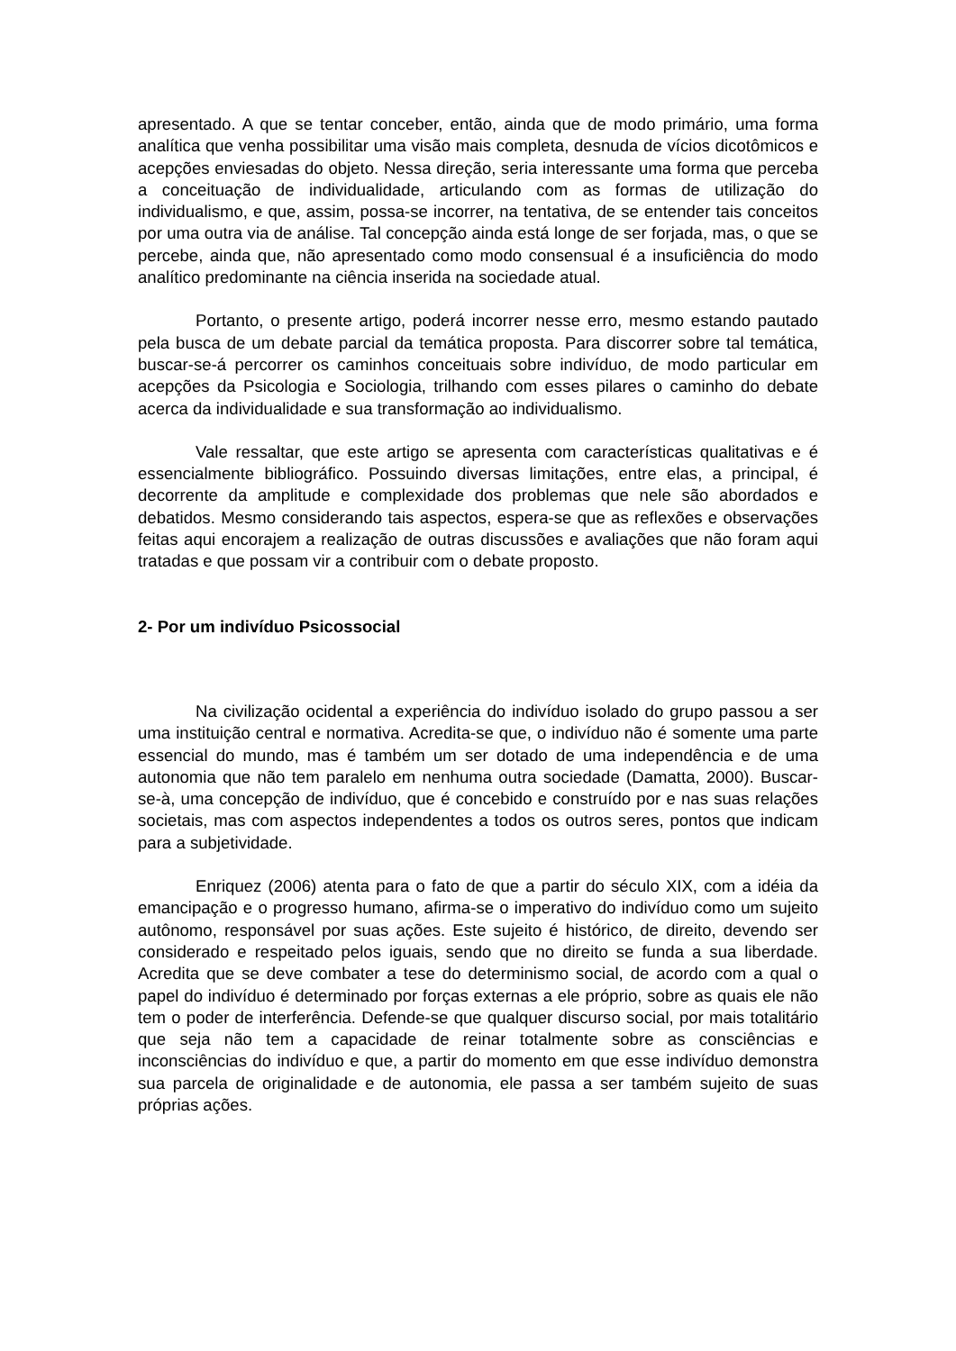apresentado. A que se tentar conceber, então, ainda que de modo primário, uma forma analítica que venha possibilitar uma visão mais completa, desnuda de vícios dicotômicos e acepções enviesadas do objeto. Nessa direção, seria interessante uma forma que perceba a conceituação de individualidade, articulando com as formas de utilização do individualismo, e que, assim, possa-se incorrer, na tentativa, de se entender tais conceitos por uma outra via de análise. Tal concepção ainda está longe de ser forjada, mas, o que se percebe, ainda que, não apresentado como modo consensual é a insuficiência do modo analítico predominante na ciência inserida na sociedade atual.
Portanto, o presente artigo, poderá incorrer nesse erro, mesmo estando pautado pela busca de um debate parcial da temática proposta. Para discorrer sobre tal temática, buscar-se-á percorrer os caminhos conceituais sobre indivíduo, de modo particular em acepções da Psicologia e Sociologia, trilhando com esses pilares o caminho do debate acerca da individualidade e sua transformação ao individualismo.
Vale ressaltar, que este artigo se apresenta com características qualitativas e é essencialmente bibliográfico. Possuindo diversas limitações, entre elas, a principal, é decorrente da amplitude e complexidade dos problemas que nele são abordados e debatidos. Mesmo considerando tais aspectos, espera-se que as reflexões e observações feitas aqui encorajem a realização de outras discussões e avaliações que não foram aqui tratadas e que possam vir a contribuir com o debate proposto.
2- Por um indivíduo Psicossocial
Na civilização ocidental a experiência do indivíduo isolado do grupo passou a ser uma instituição central e normativa. Acredita-se que, o indivíduo não é somente uma parte essencial do mundo, mas é também um ser dotado de uma independência e de uma autonomia que não tem paralelo em nenhuma outra sociedade (Damatta, 2000). Buscar-se-à, uma concepção de indivíduo, que é concebido e construído por e nas suas relações societais, mas com aspectos independentes a todos os outros seres, pontos que indicam para a subjetividade.
Enriquez (2006) atenta para o fato de que a partir do século XIX, com a idéia da emancipação e o progresso humano, afirma-se o imperativo do indivíduo como um sujeito autônomo, responsável por suas ações. Este sujeito é histórico, de direito, devendo ser considerado e respeitado pelos iguais, sendo que no direito se funda a sua liberdade. Acredita que se deve combater a tese do determinismo social, de acordo com a qual o papel do indivíduo é determinado por forças externas a ele próprio, sobre as quais ele não tem o poder de interferência. Defende-se que qualquer discurso social, por mais totalitário que seja não tem a capacidade de reinar totalmente sobre as consciências e inconsciências do indivíduo e que, a partir do momento em que esse indivíduo demonstra sua parcela de originalidade e de autonomia, ele passa a ser também sujeito de suas próprias ações.